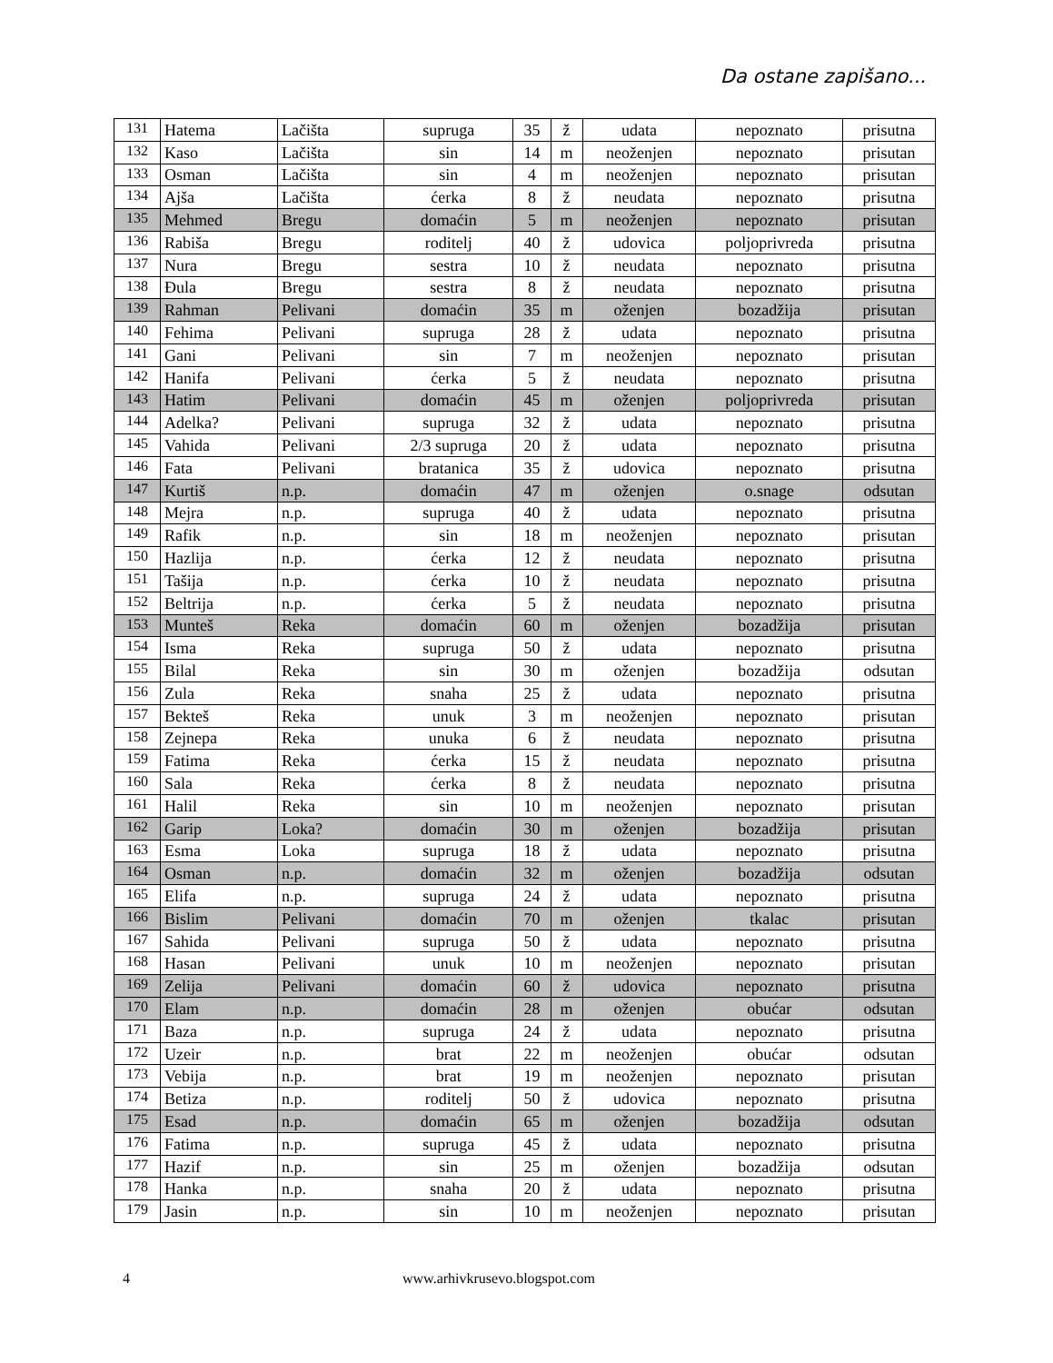Da ostane zapišano...
| 131 | Hatema | Lačišta | supruga | 35 | ž | udata | nepoznato | prisutna |
| 132 | Kaso | Lačišta | sin | 14 | m | neoženjen | nepoznato | prisutan |
| 133 | Osman | Lačišta | sin | 4 | m | neoženjen | nepoznato | prisutan |
| 134 | Ajša | Lačišta | ćerka | 8 | ž | neudata | nepoznato | prisutna |
| 135 | Mehmed | Bregu | domaćin | 5 | m | neoženjen | nepoznato | prisutan |
| 136 | Rabiša | Bregu | roditelj | 40 | ž | udovica | poljoprivreda | prisutna |
| 137 | Nura | Bregu | sestra | 10 | ž | neudata | nepoznato | prisutna |
| 138 | Đula | Bregu | sestra | 8 | ž | neudata | nepoznato | prisutna |
| 139 | Rahman | Pelivani | domaćin | 35 | m | oženjen | bozadžija | prisutan |
| 140 | Fehima | Pelivani | supruga | 28 | ž | udata | nepoznato | prisutna |
| 141 | Gani | Pelivani | sin | 7 | m | neoženjen | nepoznato | prisutan |
| 142 | Hanifa | Pelivani | ćerka | 5 | ž | neudata | nepoznato | prisutna |
| 143 | Hatim | Pelivani | domaćin | 45 | m | oženjen | poljoprivreda | prisutan |
| 144 | Adelka? | Pelivani | supruga | 32 | ž | udata | nepoznato | prisutna |
| 145 | Vahida | Pelivani | 2/3 supruga | 20 | ž | udata | nepoznato | prisutna |
| 146 | Fata | Pelivani | bratanica | 35 | ž | udovica | nepoznato | prisutna |
| 147 | Kurtiš | n.p. | domaćin | 47 | m | oženjen | o.snage | odsutan |
| 148 | Mejra | n.p. | supruga | 40 | ž | udata | nepoznato | prisutna |
| 149 | Rafik | n.p. | sin | 18 | m | neoženjen | nepoznato | prisutan |
| 150 | Hazlija | n.p. | ćerka | 12 | ž | neudata | nepoznato | prisutna |
| 151 | Tašija | n.p. | ćerka | 10 | ž | neudata | nepoznato | prisutna |
| 152 | Beltrija | n.p. | ćerka | 5 | ž | neudata | nepoznato | prisutna |
| 153 | Munteš | Reka | domaćin | 60 | m | oženjen | bozadžija | prisutan |
| 154 | Isma | Reka | supruga | 50 | ž | udata | nepoznato | prisutna |
| 155 | Bilal | Reka | sin | 30 | m | oženjen | bozadžija | odsutan |
| 156 | Zula | Reka | snaha | 25 | ž | udata | nepoznato | prisutna |
| 157 | Bekteš | Reka | unuk | 3 | m | neoženjen | nepoznato | prisutan |
| 158 | Zejnepa | Reka | unuka | 6 | ž | neudata | nepoznato | prisutna |
| 159 | Fatima | Reka | ćerka | 15 | ž | neudata | nepoznato | prisutna |
| 160 | Sala | Reka | ćerka | 8 | ž | neudata | nepoznato | prisutna |
| 161 | Halil | Reka | sin | 10 | m | neoženjen | nepoznato | prisutan |
| 162 | Garip | Loka? | domaćin | 30 | m | oženjen | bozadžija | prisutan |
| 163 | Esma | Loka | supruga | 18 | ž | udata | nepoznato | prisutna |
| 164 | Osman | n.p. | domaćin | 32 | m | oženjen | bozadžija | odsutan |
| 165 | Elifa | n.p. | supruga | 24 | ž | udata | nepoznato | prisutna |
| 166 | Bislim | Pelivani | domaćin | 70 | m | oženjen | tkalac | prisutan |
| 167 | Sahida | Pelivani | supruga | 50 | ž | udata | nepoznato | prisutna |
| 168 | Hasan | Pelivani | unuk | 10 | m | neoženjen | nepoznato | prisutan |
| 169 | Zelija | Pelivani | domaćin | 60 | ž | udovica | nepoznato | prisutna |
| 170 | Elam | n.p. | domaćin | 28 | m | oženjen | obućar | odsutan |
| 171 | Baza | n.p. | supruga | 24 | ž | udata | nepoznato | prisutna |
| 172 | Uzeir | n.p. | brat | 22 | m | neoženjen | obućar | odsutan |
| 173 | Vebija | n.p. | brat | 19 | m | neoženjen | nepoznato | prisutan |
| 174 | Betiza | n.p. | roditelj | 50 | ž | udovica | nepoznato | prisutna |
| 175 | Esad | n.p. | domaćin | 65 | m | oženjen | bozadžija | odsutan |
| 176 | Fatima | n.p. | supruga | 45 | ž | udata | nepoznato | prisutna |
| 177 | Hazif | n.p. | sin | 25 | m | oženjen | bozadžija | odsutan |
| 178 | Hanka | n.p. | snaha | 20 | ž | udata | nepoznato | prisutna |
| 179 | Jasin | n.p. | sin | 10 | m | neoženjen | nepoznato | prisutan |
4 www.arhivkrusevo.blogspot.com